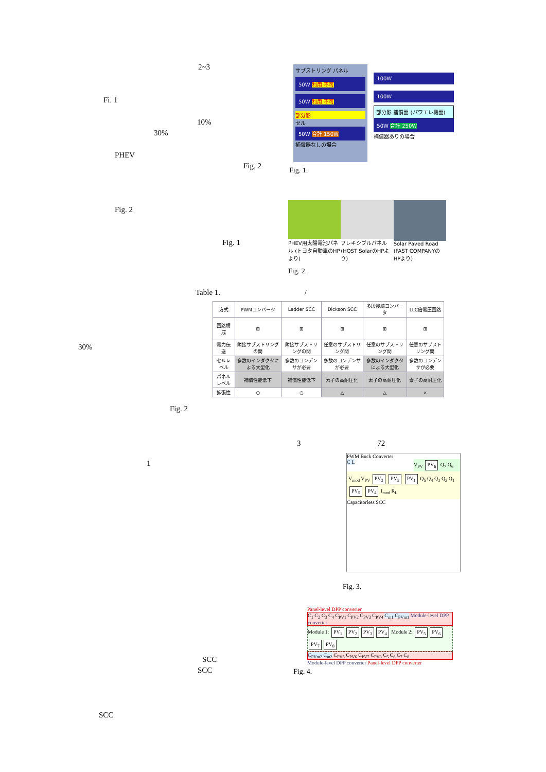2~3
Fi. 1
10%
30%
PHEV
Fig. 2
Fig. 2
Fig. 1
サブストリング パネル
50W 利用 不可
50W 利用 不可
部分影
セル
50W 合計 150W
補償器なしの場合
100W
100W
部分影 補償器 (パワエレ機器)
50W 合計 250W
補償器ありの場合
Fig. 1.
PHEV用太陽電池パネル (トヨタ自動車のHPより)
フレキシブルパネル (HQST SolarのHPより)
Solar Paved Road (FAST COMPANYのHPより)
Fig. 2.
Table 1. /
30%
| 方式 | PWMコンバータ | Ladder SCC | Dickson SCC | 多段接続コンバータ | LLC倍電圧回路 |
| --- | --- | --- | --- | --- | --- |
| 回路構成 | ⊞ | ⊞ | ⊞ | ⊞ | ⊞ |
| 電力伝送 | 隣接サブストリングの間 | 隣接サブストリングの間 | 任意のサブストリング間 | 任意のサブストリング間 | 任意のサブストリング間 |
| セルレベル | 多数のインダクタによる大型化 | 多数のコンデンサが必要 | 多数のコンデンサが必要 | 多数のインダクタによる大型化 | 多数のコンデンサが必要 |
| パネルレベル | 補償性能低下 | 補償性能低下 | 素子の高耐圧化 | 素子の高耐圧化 | 素子の高耐圧化 |
| 拡張性 | ○ | ○ | △ | △ | × |
Fig. 2
3 72
1
SCC
SCC
SCC
PWM Buck Converter
C L
V<sub>PV</sub> PV<sub>6</sub> Q<sub>7</sub> Q<sub>6</sub>
V<sub>mod</sub> V<sub>PV</sub> PV<sub>3</sub> PV<sub>2</sub> PV<sub>1</sub> Q<sub>5</sub> Q<sub>4</sub> Q<sub>3</sub> Q<sub>2</sub> Q<sub>1</sub> PV<sub>5</sub> PV<sub>4</sub> I<sub>mod</sub> R<sub>L</sub>
Capacitorless SCC
Fig. 3.
Panel-level DPP converter
C<sub>1</sub> C<sub>2</sub> C<sub>3</sub> C<sub>4</sub> C<sub>PV1</sub> C<sub>PV2</sub> C<sub>PV3</sub> C<sub>PV4</sub> C<sub>m1</sub> C<sub>PVm1</sub> Module-level DPP converter
Module 1: PV<sub>1</sub> PV<sub>2</sub> PV<sub>3</sub> PV<sub>4</sub> Module 2: PV<sub>5</sub> PV<sub>6</sub> PV<sub>7</sub> PV<sub>8</sub>
C<sub>PVm2</sub> C<sub>m2</sub> C<sub>PV5</sub> C<sub>PV6</sub> C<sub>PV7</sub> C<sub>PV8</sub> C<sub>5</sub> C<sub>6</sub> C<sub>7</sub> C<sub>8</sub>
Module-level DPP converter Panel-level DPP converter
Fig. 4.